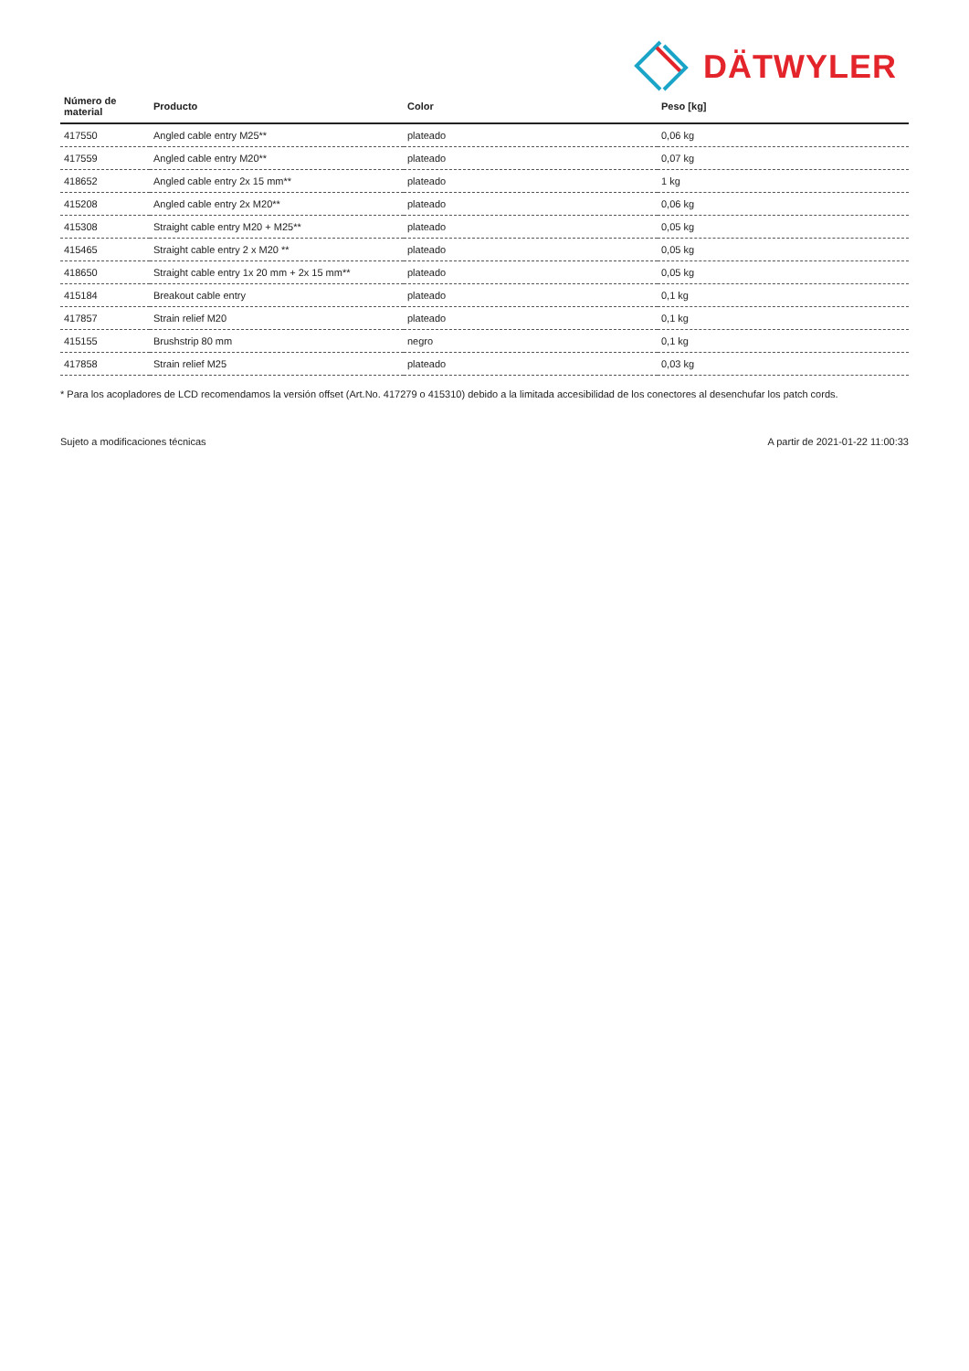DÄTWYLER
| Número de material | Producto | Color | Peso [kg] |
| --- | --- | --- | --- |
| 417550 | Angled cable entry M25** | plateado | 0,06 kg |
| 417559 | Angled cable entry M20** | plateado | 0,07 kg |
| 418652 | Angled cable entry 2x 15 mm** | plateado | 1 kg |
| 415208 | Angled cable entry 2x M20** | plateado | 0,06 kg |
| 415308 | Straight cable entry M20 + M25** | plateado | 0,05 kg |
| 415465 | Straight cable entry 2 x M20 ** | plateado | 0,05 kg |
| 418650 | Straight cable entry 1x 20 mm + 2x 15 mm** | plateado | 0,05 kg |
| 415184 | Breakout cable entry | plateado | 0,1 kg |
| 417857 | Strain relief M20 | plateado | 0,1 kg |
| 415155 | Brushstrip 80 mm | negro | 0,1 kg |
| 417858 | Strain relief M25 | plateado | 0,03 kg |
* Para los acopladores de LCD recomendamos la versión offset (Art.No. 417279 o 415310) debido a la limitada accesibilidad de los conectores al desenchufar los patch cords.
Sujeto a modificaciones técnicas A partir de 2021-01-22 11:00:33